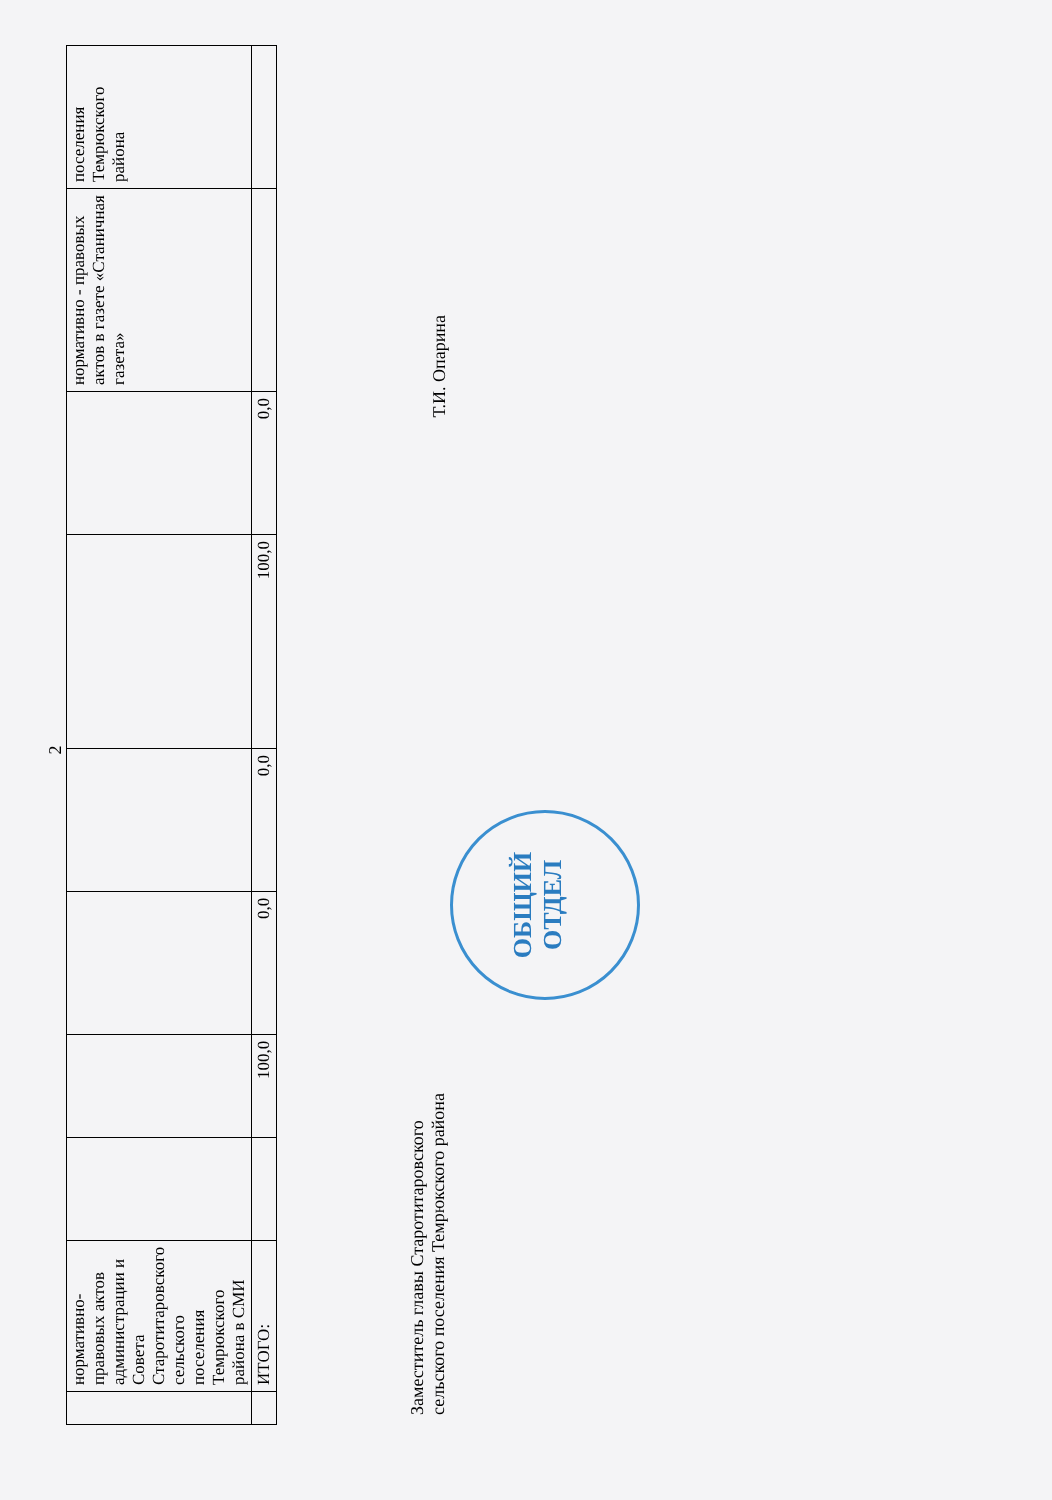2
| | нормативно-правовых актов администрации и Совета Старотитаровского сельского поселения Темрюкского района в СМИ | | | | | | | нормативно - правовых актов в газете «Станичная газета» | поселения Темрюкского района |
| | ИТОГО: | | 100,0 | 0,0 | 0,0 | 100,0 | 0,0 | | |
Заместитель главы Старотитаровского
сельского поселения Темрюкского района
Т.И. Опарина
ОБЩИЙ
ОТДЕЛ